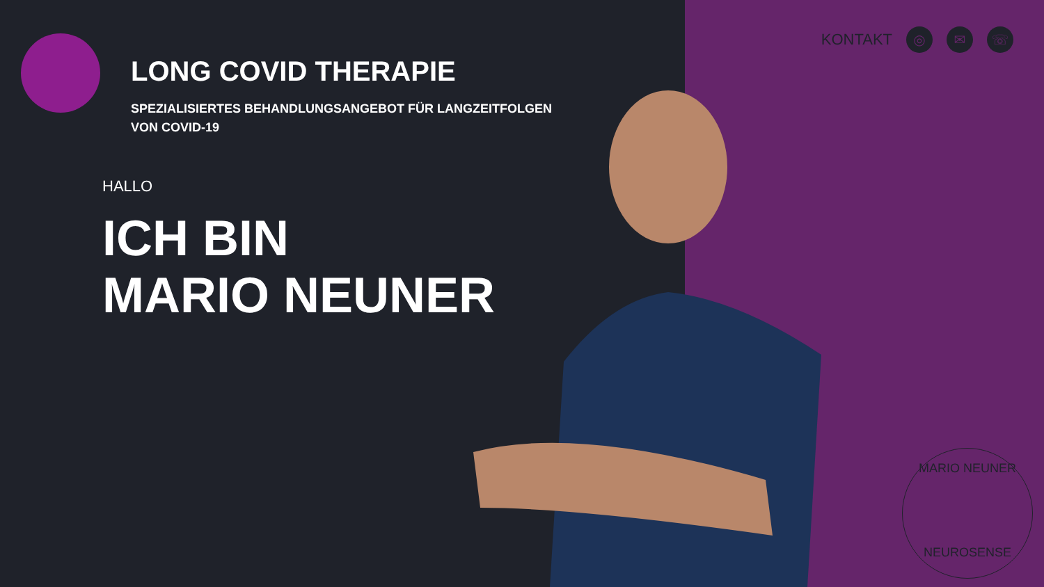KONTAKT
◎ ✉ ☏
LONG COVID THERAPIE
SPEZIALISIERTES BEHANDLUNGSANGEBOT FÜR LANGZEITFOLGEN
VON COVID-19
HALLO
ICH BIN
MARIO NEUNER
MARIO NEUNER
NEUROSENSE